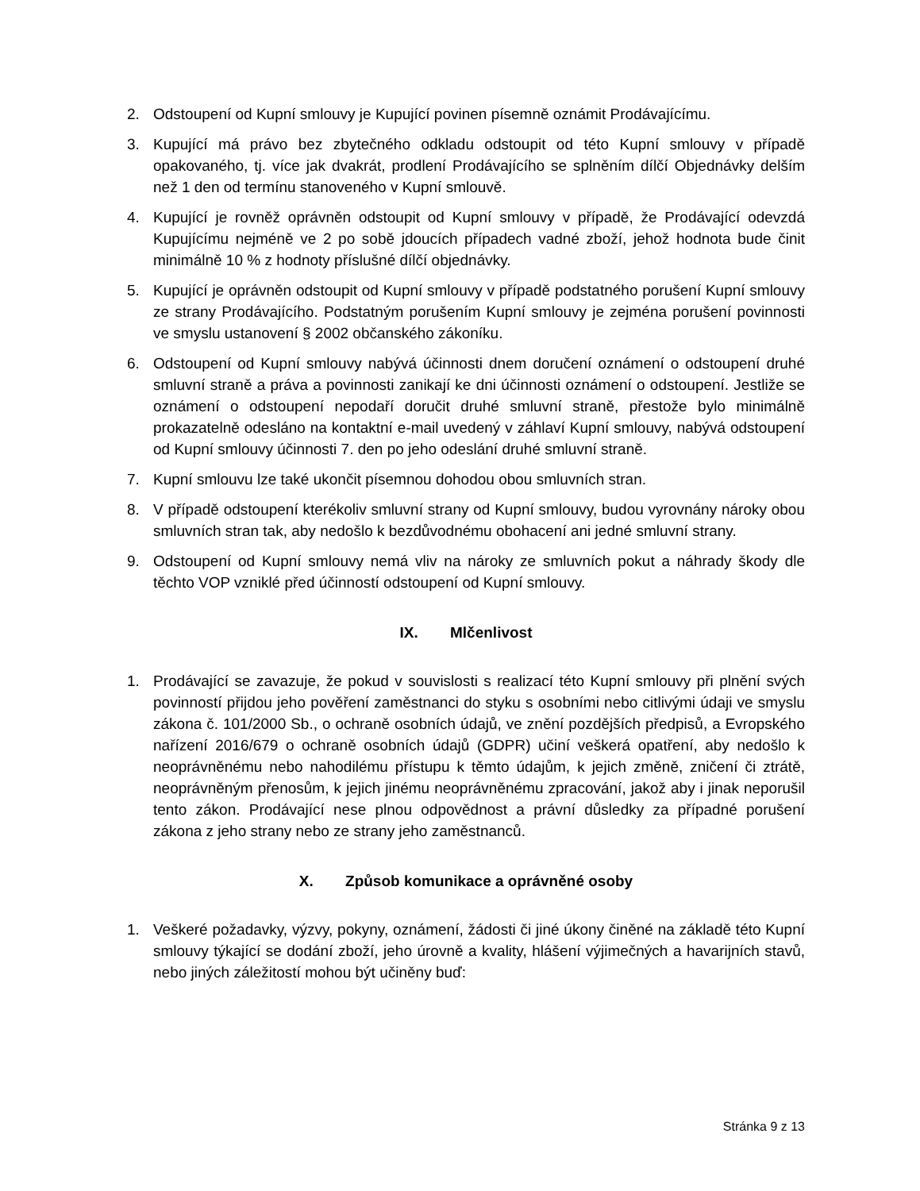2. Odstoupení od Kupní smlouvy je Kupující povinen písemně oznámit Prodávajícímu.
3. Kupující má právo bez zbytečného odkladu odstoupit od této Kupní smlouvy v případě opakovaného, tj. více jak dvakrát, prodlení Prodávajícího se splněním dílčí Objednávky delším než 1 den od termínu stanoveného v Kupní smlouvě.
4. Kupující je rovněž oprávněn odstoupit od Kupní smlouvy v případě, že Prodávající odevzdá Kupujícímu nejméně ve 2 po sobě jdoucích případech vadné zboží, jehož hodnota bude činit minimálně 10 % z hodnoty příslušné dílčí objednávky.
5. Kupující je oprávněn odstoupit od Kupní smlouvy v případě podstatného porušení Kupní smlouvy ze strany Prodávajícího. Podstatným porušením Kupní smlouvy je zejména porušení povinnosti ve smyslu ustanovení § 2002 občanského zákoníku.
6. Odstoupení od Kupní smlouvy nabývá účinnosti dnem doručení oznámení o odstoupení druhé smluvní straně a práva a povinnosti zanikají ke dni účinnosti oznámení o odstoupení. Jestliže se oznámení o odstoupení nepodaří doručit druhé smluvní straně, přestože bylo minimálně prokazatelně odesláno na kontaktní e-mail uvedený v záhlaví Kupní smlouvy, nabývá odstoupení od Kupní smlouvy účinnosti 7. den po jeho odeslání druhé smluvní straně.
7. Kupní smlouvu lze také ukončit písemnou dohodou obou smluvních stran.
8. V případě odstoupení kterékoliv smluvní strany od Kupní smlouvy, budou vyrovnány nároky obou smluvních stran tak, aby nedošlo k bezdůvodnému obohacení ani jedné smluvní strany.
9. Odstoupení od Kupní smlouvy nemá vliv na nároky ze smluvních pokut a náhrady škody dle těchto VOP vzniklé před účinností odstoupení od Kupní smlouvy.
IX. Mlčenlivost
1. Prodávající se zavazuje, že pokud v souvislosti s realizací této Kupní smlouvy při plnění svých povinností přijdou jeho pověření zaměstnanci do styku s osobními nebo citlivými údaji ve smyslu zákona č. 101/2000 Sb., o ochraně osobních údajů, ve znění pozdějších předpisů, a Evropského nařízení 2016/679 o ochraně osobních údajů (GDPR) učiní veškerá opatření, aby nedošlo k neoprávněnému nebo nahodilému přístupu k těmto údajům, k jejich změně, zničení či ztrátě, neoprávněným přenosům, k jejich jinému neoprávněnému zpracování, jakož aby i jinak neporušil tento zákon. Prodávající nese plnou odpovědnost a právní důsledky za případné porušení zákona z jeho strany nebo ze strany jeho zaměstnanců.
X. Způsob komunikace a oprávněné osoby
1. Veškeré požadavky, výzvy, pokyny, oznámení, žádosti či jiné úkony činěné na základě této Kupní smlouvy týkající se dodání zboží, jeho úrovně a kvality, hlášení výjimečných a havarijních stavů, nebo jiných záležitostí mohou být učiněny buď:
Stránka 9 z 13